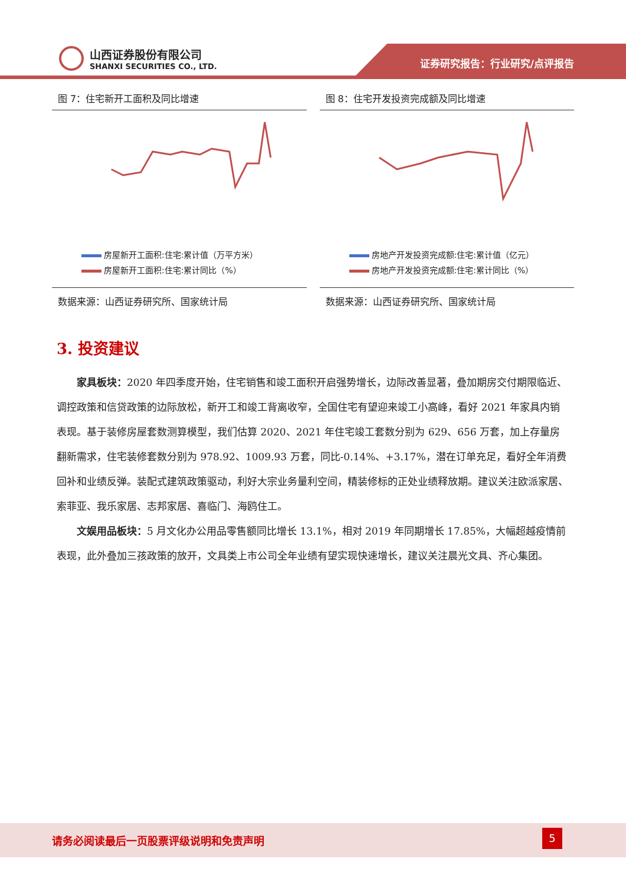山西证券股份有限公司
SHANXI SECURITIES CO., LTD.
证券研究报告：行业研究/点评报告
图 7：住宅新开工面积及同比增速
房屋新开工面积:住宅:累计值（万平方米）
房屋新开工面积:住宅:累计同比（%）
数据来源：山西证券研究所、国家统计局
图 8：住宅开发投资完成额及同比增速
房地产开发投资完成额:住宅:累计值（亿元）
房地产开发投资完成额:住宅:累计同比（%）
数据来源：山西证券研究所、国家统计局
3. 投资建议
家具板块：2020 年四季度开始，住宅销售和竣工面积开启强势增长，边际改善显著，叠加期房交付期限临近、调控政策和信贷政策的边际放松，新开工和竣工背离收窄，全国住宅有望迎来竣工小高峰，看好 2021 年家具内销表现。基于装修房屋套数测算模型，我们估算 2020、2021 年住宅竣工套数分别为 629、656 万套，加上存量房翻新需求，住宅装修套数分别为 978.92、1009.93 万套，同比-0.14%、+3.17%，潜在订单充足，看好全年消费回补和业绩反弹。装配式建筑政策驱动，利好大宗业务量利空间，精装修标的正处业绩释放期。建议关注欧派家居、索菲亚、我乐家居、志邦家居、喜临门、海鸥住工。
文娱用品板块：5 月文化办公用品零售额同比增长 13.1%，相对 2019 年同期增长 17.85%，大幅超越疫情前表现，此外叠加三孩政策的放开，文具类上市公司全年业绩有望实现快速增长，建议关注晨光文具、齐心集团。
请务必阅读最后一页股票评级说明和免责声明
5